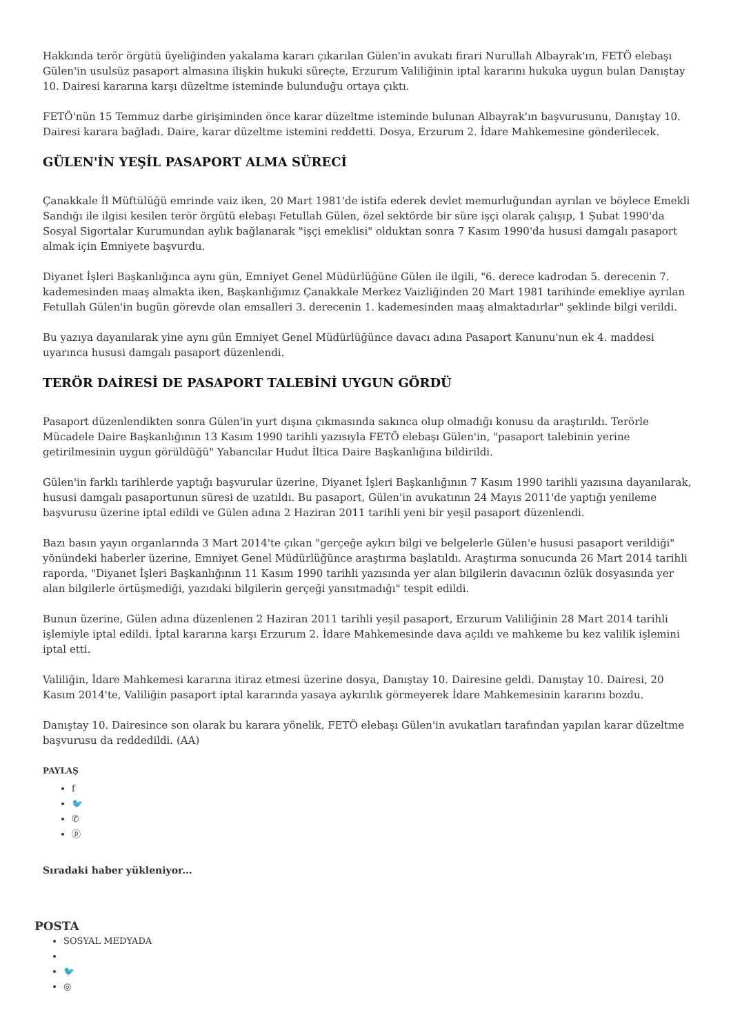Hakkında terör örgütü üyeliğinden yakalama kararı çıkarılan Gülen'in avukatı firari Nurullah Albayrak'ın, FETÖ elebaşı Gülen'in usulsüz pasaport almasına ilişkin hukuki süreçte, Erzurum Valiliğinin iptal kararını hukuka uygun bulan Danıştay 10. Dairesi kararına karşı düzeltme isteminde bulunduğu ortaya çıktı.
FETÖ'nün 15 Temmuz darbe girişiminden önce karar düzeltme isteminde bulunan Albayrak'ın başvurusunu, Danıştay 10. Dairesi karara bağladı. Daire, karar düzeltme istemini reddetti. Dosya, Erzurum 2. İdare Mahkemesine gönderilecek.
GÜLEN'İN YEŞİL PASAPORT ALMA SÜRECİ
Çanakkale İl Müftülüğü emrinde vaiz iken, 20 Mart 1981'de istifa ederek devlet memurluğundan ayrılan ve böylece Emekli Sandığı ile ilgisi kesilen terör örgütü elebaşı Fetullah Gülen, özel sektörde bir süre işçi olarak çalışıp, 1 Şubat 1990'da Sosyal Sigortalar Kurumundan aylık bağlanarak "işçi emeklisi" olduktan sonra 7 Kasım 1990'da hususi damgalı pasaport almak için Emniyete başvurdu.
Diyanet İşleri Başkanlığınca aynı gün, Emniyet Genel Müdürlüğüne Gülen ile ilgili, "6. derece kadrodan 5. derecenin 7. kademesinden maaş almakta iken, Başkanlığımız Çanakkale Merkez Vaizliğinden 20 Mart 1981 tarihinde emekliye ayrılan Fetullah Gülen'in bugün görevde olan emsalleri 3. derecenin 1. kademesinden maaş almaktadırlar" şeklinde bilgi verildi.
Bu yazıya dayanılarak yine aynı gün Emniyet Genel Müdürlüğünce davacı adına Pasaport Kanunu'nun ek 4. maddesi uyarınca hususi damgalı pasaport düzenlendi.
TERÖR DAİRESİ DE PASAPORT TALEBİNİ UYGUN GÖRDÜ
Pasaport düzenlendikten sonra Gülen'in yurt dışına çıkmasında sakınca olup olmadığı konusu da araştırıldı. Terörle Mücadele Daire Başkanlığının 13 Kasım 1990 tarihli yazısıyla FETÖ elebaşı Gülen'in, "pasaport talebinin yerine getirilmesinin uygun görüldüğü" Yabancılar Hudut İltica Daire Başkanlığına bildirildi.
Gülen'in farklı tarihlerde yaptığı başvurular üzerine, Diyanet İşleri Başkanlığının 7 Kasım 1990 tarihli yazısına dayanılarak, hususi damgalı pasaportunun süresi de uzatıldı. Bu pasaport, Gülen'in avukatının 24 Mayıs 2011'de yaptığı yenileme başvurusu üzerine iptal edildi ve Gülen adına 2 Haziran 2011 tarihli yeni bir yeşil pasaport düzenlendi.
Bazı basın yayın organlarında 3 Mart 2014'te çıkan "gerçeğe aykırı bilgi ve belgelerle Gülen'e hususi pasaport verildiği" yönündeki haberler üzerine, Emniyet Genel Müdürlüğünce araştırma başlatıldı. Araştırma sonucunda 26 Mart 2014 tarihli raporda, "Diyanet İşleri Başkanlığının 11 Kasım 1990 tarihli yazısında yer alan bilgilerin davacının özlük dosyasında yer alan bilgilerle örtüşmediği, yazıdaki bilgilerin gerçeği yansıtmadığı" tespit edildi.
Bunun üzerine, Gülen adına düzenlenen 2 Haziran 2011 tarihli yeşil pasaport, Erzurum Valiliğinin 28 Mart 2014 tarihli işlemiyle iptal edildi. İptal kararına karşı Erzurum 2. İdare Mahkemesinde dava açıldı ve mahkeme bu kez valilik işlemini iptal etti.
Valiliğin, İdare Mahkemesi kararına itiraz etmesi üzerine dosya, Danıştay 10. Dairesine geldi. Danıştay 10. Dairesi, 20 Kasım 2014'te, Valiliğin pasaport iptal kararında yasaya aykırılık görmeyerek İdare Mahkemesinin kararını bozdu.
Danıştay 10. Dairesince son olarak bu karara yönelik, FETÖ elebaşı Gülen'in avukatları tarafından yapılan karar düzeltme başvurusu da reddedildi. (AA)
PAYLAŞ
f
🐦
✆
ⓟ
Sıradaki haber yükleniyor...
POSTA
SOSYAL MEDYADA
🐦
◎